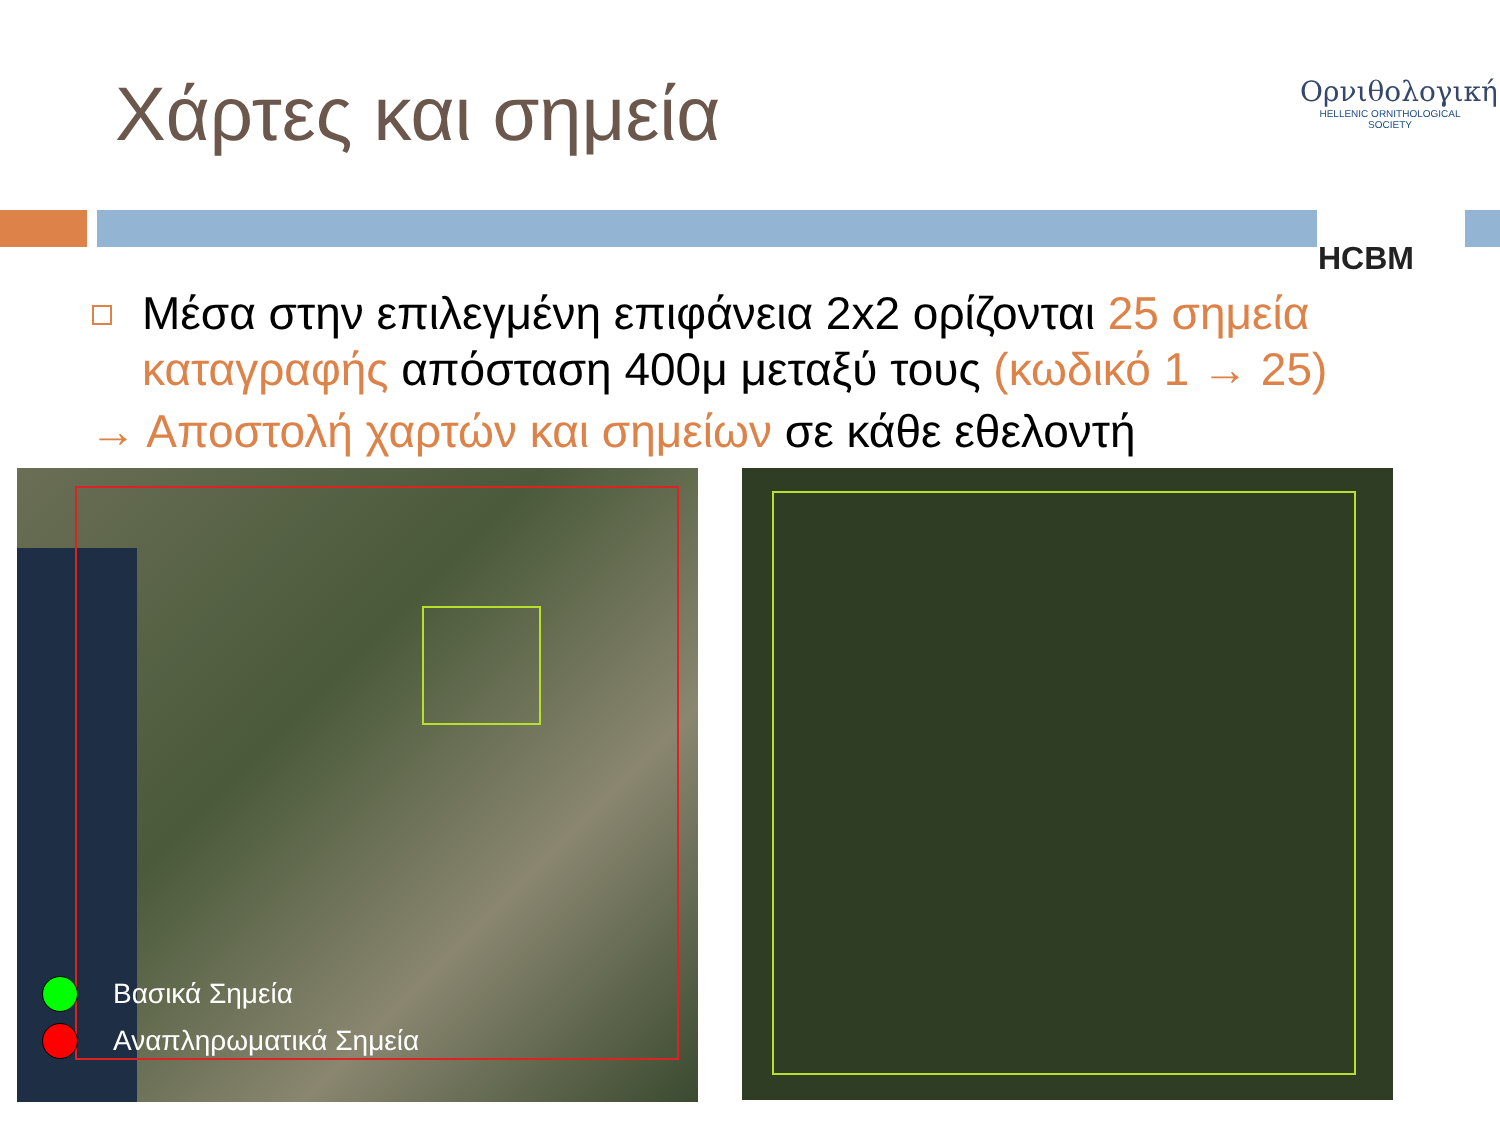Χάρτες και σημεία
Ορνιθολογική
HELLENIC ORNITHOLOGICAL SOCIETY
HCBM
Μέσα στην επιλεγμένη επιφάνεια 2x2 ορίζονται 25 σημεία καταγραφής απόσταση 400μ μεταξύ τους (κωδικό 1 → 25)
→ Αποστολή χαρτών και σημείων σε κάθε εθελοντή
Βασικά Σημεία
Αναπληρωματικά Σημεία